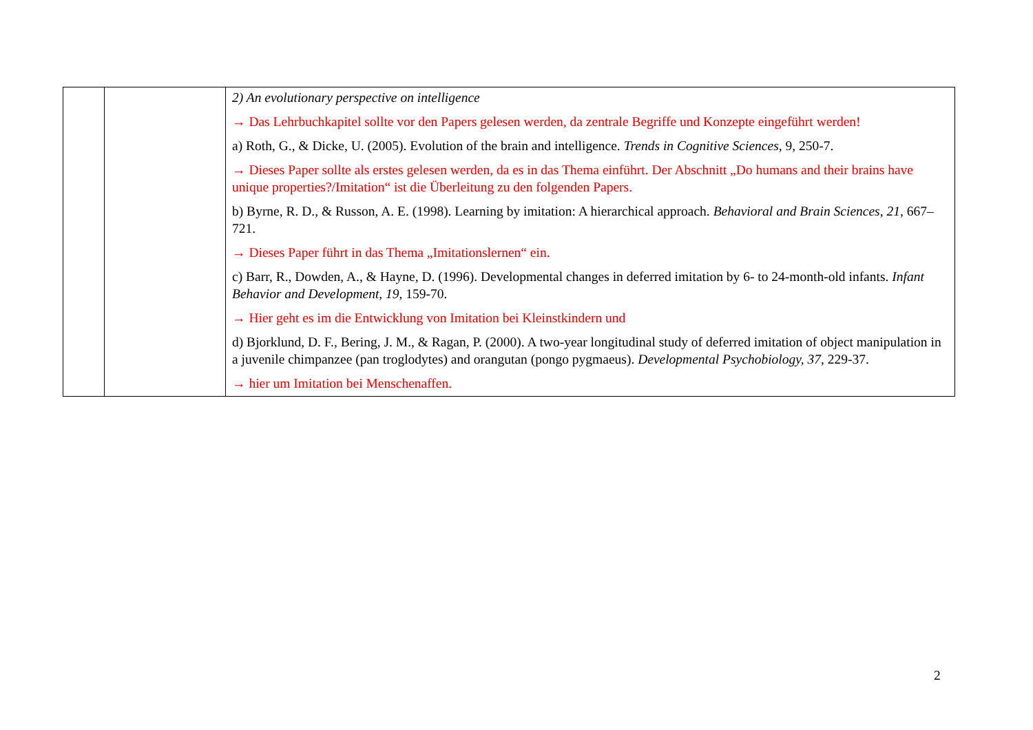| | | 2) An evolutionary perspective on intelligence → Das Lehrbuchkapitel sollte vor den Papers gelesen werden, da zentrale Begriffe und Konzepte eingeführt werden! a) Roth, G., & Dicke, U. (2005). Evolution of the brain and intelligence. Trends in Cognitive Sciences , 9, 250-7. → Dieses Paper sollte als erstes gelesen werden, da es in das Thema einführt. Der Abschnitt „Do humans and their brains have unique properties?/Imitation“ ist die Überleitung zu den folgenden Papers. b) Byrne, R. D., & Russon, A. E. (1998). Learning by imitation: A hierarchical approach. Behavioral and Brain Sciences , 21 , 667–721. → Dieses Paper führt in das Thema „Imitationslernen“ ein. c) Barr, R., Dowden, A., & Hayne, D. (1996). Developmental changes in deferred imitation by 6- to 24-month-old infants. Infant Behavior and Development , 19 , 159-70. → Hier geht es im die Entwicklung von Imitation bei Kleinstkindern und d) Bjorklund, D. F., Bering, J. M., & Ragan, P. (2000). A two-year longitudinal study of deferred imitation of object manipulation in a juvenile chimpanzee (pan troglodytes) and orangutan (pongo pygmaeus). Developmental Psychobiology, 37 , 229-37. → hier um Imitation bei Menschenaffen. |
2